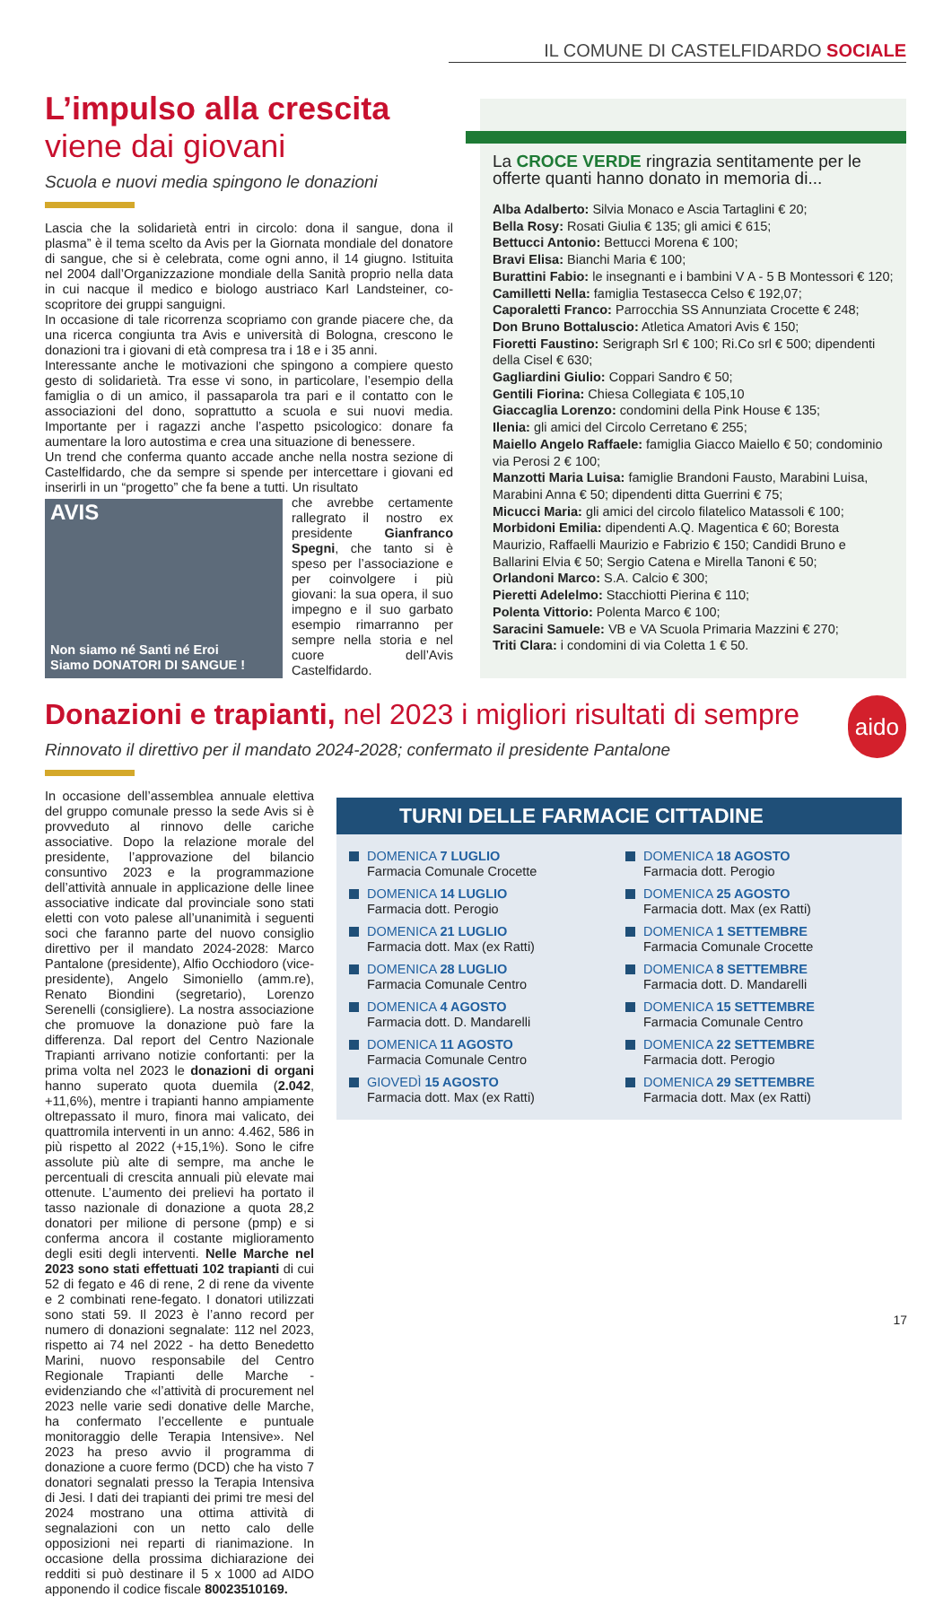IL COMUNE DI CASTELFIDARDO SOCIALE
L’impulso alla crescita
viene dai giovani
Scuola e nuovi media spingono le donazioni
Lascia che la solidarietà entri in circolo: dona il sangue, dona il plasma” è il tema scelto da Avis per la Giornata mondiale del donatore di sangue, che si è celebrata, come ogni anno, il 14 giugno. Istituita nel 2004 dall’Organizzazione mondiale della Sanità proprio nella data in cui nacque il medico e biologo austriaco Karl Landsteiner, co-scopritore dei gruppi sanguigni.
In occasione di tale ricorrenza scopriamo con grande piacere che, da una ricerca congiunta tra Avis e università di Bologna, crescono le donazioni tra i giovani di età compresa tra i 18 e i 35 anni.
Interessante anche le motivazioni che spingono a compiere questo gesto di solidarietà. Tra esse vi sono, in particolare, l’esempio della famiglia o di un amico, il passaparola tra pari e il contatto con le associazioni del dono, soprattutto a scuola e sui nuovi media. Importante per i ragazzi anche l’aspetto psicologico: donare fa aumentare la loro autostima e crea una situazione di benessere.
Un trend che conferma quanto accade anche nella nostra sezione di Castelfidardo, che da sempre si spende per intercettare i giovani ed inserirli in un “progetto” che fa bene a tutti. Un risultato
AVIS
Non siamo né Santi né Eroi
Siamo DONATORI DI SANGUE !
che avrebbe certamente rallegrato il nostro ex presidente Gianfranco Spegni, che tanto si è speso per l’associazione e per coinvolgere i più giovani: la sua opera, il suo impegno e il suo garbato esempio rimarranno per sempre nella storia e nel cuore dell’Avis Castelfidardo.
La CROCE VERDE ringrazia sentitamente per le offerte quanti hanno donato in memoria di...
Alba Adalberto: Silvia Monaco e Ascia Tartaglini € 20;
Bella Rosy: Rosati Giulia € 135; gli amici € 615;
Bettucci Antonio: Bettucci Morena € 100;
Bravi Elisa: Bianchi Maria € 100;
Burattini Fabio: le insegnanti e i bambini V A - 5 B Montessori € 120;
Camilletti Nella: famiglia Testasecca Celso € 192,07;
Caporaletti Franco: Parrocchia SS Annunziata Crocette € 248;
Don Bruno Bottaluscio: Atletica Amatori Avis € 150;
Fioretti Faustino: Serigraph Srl € 100; Ri.Co srl € 500; dipendenti della Cisel € 630;
Gagliardini Giulio: Coppari Sandro € 50;
Gentili Fiorina: Chiesa Collegiata € 105,10
Giaccaglia Lorenzo: condomini della Pink House € 135;
Ilenia: gli amici del Circolo Cerretano € 255;
Maiello Angelo Raffaele: famiglia Giacco Maiello € 50; condominio via Perosi 2 € 100;
Manzotti Maria Luisa: famiglie Brandoni Fausto, Marabini Luisa, Marabini Anna € 50; dipendenti ditta Guerrini € 75;
Micucci Maria: gli amici del circolo filatelico Matassoli € 100;
Morbidoni Emilia: dipendenti A.Q. Magentica € 60; Boresta Maurizio, Raffaelli Maurizio e Fabrizio € 150; Candidi Bruno e Ballarini Elvia € 50; Sergio Catena e Mirella Tanoni € 50;
Orlandoni Marco: S.A. Calcio € 300;
Pieretti Adelelmo: Stacchiotti Pierina € 110;
Polenta Vittorio: Polenta Marco € 100;
Saracini Samuele: VB e VA Scuola Primaria Mazzini € 270;
Triti Clara: i condomini di via Coletta 1 € 50.
Donazioni e trapianti, nel 2023 i migliori risultati di sempre aido
Rinnovato il direttivo per il mandato 2024-2028; confermato il presidente Pantalone
In occasione dell’assemblea annuale elettiva del gruppo comunale presso la sede Avis si è provveduto al rinnovo delle cariche associative. Dopo la relazione morale del presidente, l’approvazione del bilancio consuntivo 2023 e la programmazione dell’attività annuale in applicazione delle linee associative indicate dal provinciale sono stati eletti con voto palese all’unanimità i seguenti soci che faranno parte del nuovo consiglio direttivo per il mandato 2024-2028: Marco Pantalone (presidente), Alfio Occhiodoro (vice-presidente), Angelo Simoniello (amm.re), Renato Biondini (segretario), Lorenzo Serenelli (consigliere). La nostra associazione che promuove la donazione può fare la differenza. Dal report del Centro Nazionale Trapianti arrivano notizie confortanti: per la prima volta nel 2023 le donazioni di organi hanno superato quota duemila (2.042, +11,6%), mentre i trapianti hanno ampiamente oltrepassato il muro, finora mai valicato, dei quattromila interventi in un anno: 4.462, 586 in più rispetto al 2022 (+15,1%). Sono le cifre assolute più alte di sempre, ma anche le percentuali di crescita annuali più elevate mai ottenute. L’aumento dei prelievi ha portato il tasso nazionale di donazione a quota 28,2 donatori per milione di persone (pmp) e si conferma ancora il costante miglioramento degli esiti degli interventi. Nelle Marche nel 2023 sono stati effettuati 102 trapianti di cui 52 di fegato e 46 di rene, 2 di rene da vivente e 2 combinati rene-fegato. I donatori utilizzati sono stati 59. Il 2023 è l’anno record per numero di donazioni segnalate: 112 nel 2023, rispetto ai 74 nel 2022 - ha detto Benedetto Marini, nuovo responsabile del Centro Regionale Trapianti delle Marche - evidenziando che «l’attività di procurement nel 2023 nelle varie sedi donative delle Marche, ha confermato l’eccellente e puntuale monitoraggio delle Terapia Intensive». Nel 2023 ha preso avvio il programma di donazione a cuore fermo (DCD) che ha visto 7 donatori segnalati presso la Terapia Intensiva di Jesi. I dati dei trapianti dei primi tre mesi del 2024 mostrano una ottima attività di segnalazioni con un netto calo delle opposizioni nei reparti di rianimazione. In occasione della prossima dichiarazione dei redditi si può destinare il 5 x 1000 ad AIDO apponendo il codice fiscale 80023510169.
TURNI DELLE FARMACIE CITTADINE
DOMENICA 7 LUGLIO
Farmacia Comunale Crocette
DOMENICA 18 AGOSTO
Farmacia dott. Perogio
DOMENICA 14 LUGLIO
Farmacia dott. Perogio
DOMENICA 25 AGOSTO
Farmacia dott. Max (ex Ratti)
DOMENICA 21 LUGLIO
Farmacia dott. Max (ex Ratti)
DOMENICA 1 SETTEMBRE
Farmacia Comunale Crocette
DOMENICA 28 LUGLIO
Farmacia Comunale Centro
DOMENICA 8 SETTEMBRE
Farmacia dott. D. Mandarelli
DOMENICA 4 AGOSTO
Farmacia dott. D. Mandarelli
DOMENICA 15 SETTEMBRE
Farmacia Comunale Centro
DOMENICA 11 AGOSTO
Farmacia Comunale Centro
DOMENICA 22 SETTEMBRE
Farmacia dott. Perogio
GIOVEDÌ 15 AGOSTO
Farmacia dott. Max (ex Ratti)
DOMENICA 29 SETTEMBRE
Farmacia dott. Max (ex Ratti)
17